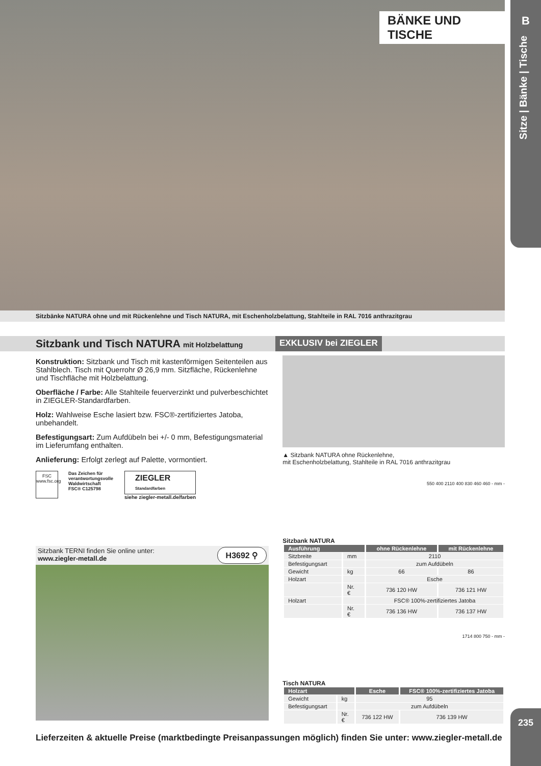BÄNKE UND TISCHE
Sitzbänke NATURA ohne und mit Rückenlehne und Tisch NATURA, mit Eschenholzbelattung, Stahlteile in RAL 7016 anthrazitgrau
B
Sitze | Bänke | Tische
Sitzbank und Tisch NATURA mit Holzbelattung
EXKLUSIV bei ZIEGLER
Konstruktion: Sitzbank und Tisch mit kastenförmigen Seitenteilen aus Stahlblech. Tisch mit Querrohr Ø 26,9 mm. Sitzfläche, Rückenlehne und Tischfläche mit Holzbelattung.
Oberfläche / Farbe: Alle Stahlteile feuerverzinkt und pulverbeschichtet in ZIEGLER-Standardfarben.
Holz: Wahlweise Esche lasiert bzw. FSC®-zertifiziertes Jatoba, unbehandelt.
Befestigungsart: Zum Aufdübeln bei +/- 0 mm, Befestigungsmaterial im Lieferumfang enthalten.
Anlieferung: Erfolgt zerlegt auf Palette, vormontiert.
FSC
www.fsc.org
Das Zeichen für verantwortungsvolle Waldwirtschaft
FSC® C125798
ZIEGLER
Standardfarben
siehe ziegler-metall.de/farben
Sitzbank TERNI finden Sie online unter:
www.ziegler-metall.de
H3692 ⚲
▲ Sitzbank NATURA ohne Rückenlehne,
mit Eschenholzbelattung, Stahlteile in RAL 7016 anthrazitgrau
550 400 2110 400 830 460 460 - mm -
Sitzbank NATURA
| Ausführung | | ohne Rückenlehne | mit Rückenlehne |
| --- | --- | --- | --- |
| Sitzbreite | mm | 2110 | |
| Befestigungsart | | zum Aufdübeln | |
| Gewicht | kg | 66 | 86 |
| Holzart | | Esche | |
| | Nr. € | 736 120 HW | 736 121 HW |
| Holzart | | FSC® 100%-zertifiziertes Jatoba | |
| | Nr. € | 736 136 HW | 736 137 HW |
1714 800 750 - mm -
Tisch NATURA
| Holzart | | Esche | FSC® 100%-zertifiziertes Jatoba |
| --- | --- | --- | --- |
| Gewicht | kg | 95 | |
| Befestigungsart | | zum Aufdübeln | |
| | Nr. € | 736 122 HW | 736 139 HW |
Lieferzeiten & aktuelle Preise (marktbedingte Preisanpassungen möglich) finden Sie unter: www.ziegler-metall.de
235